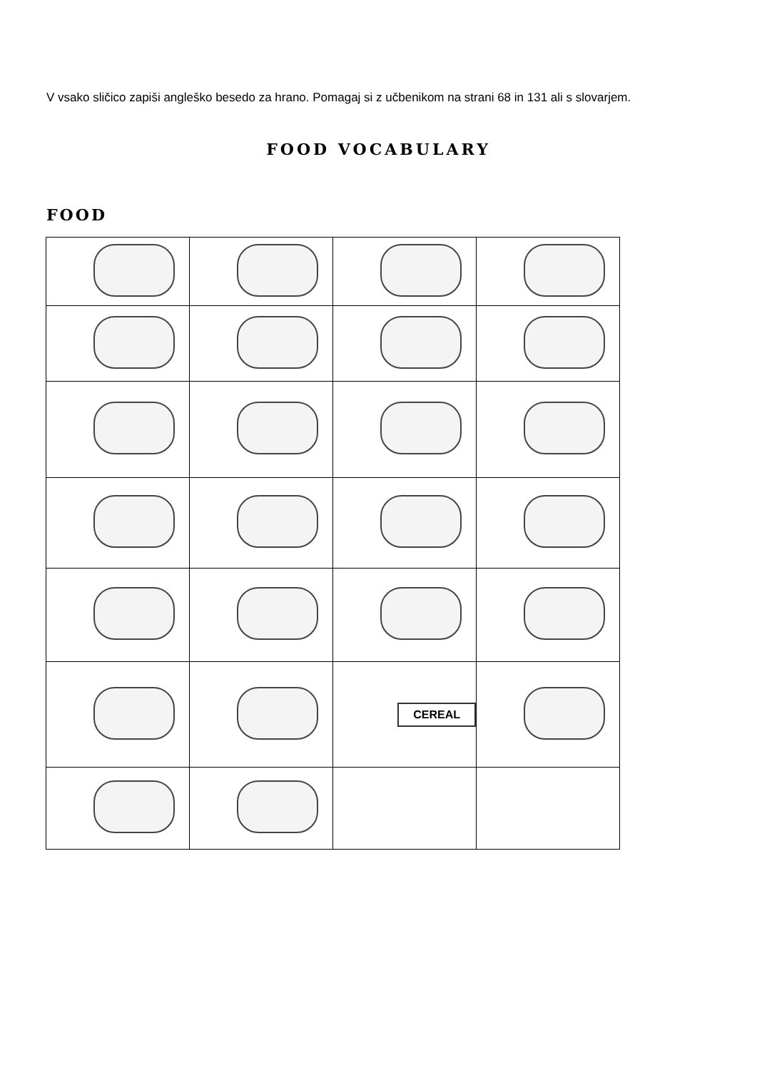V vsako sličico zapiši angleško besedo za hrano. Pomagaj si z učbenikom na strani 68 in 131 ali s slovarjem.
FOOD VOCABULARY
FOOD
| | | CEREAL | |